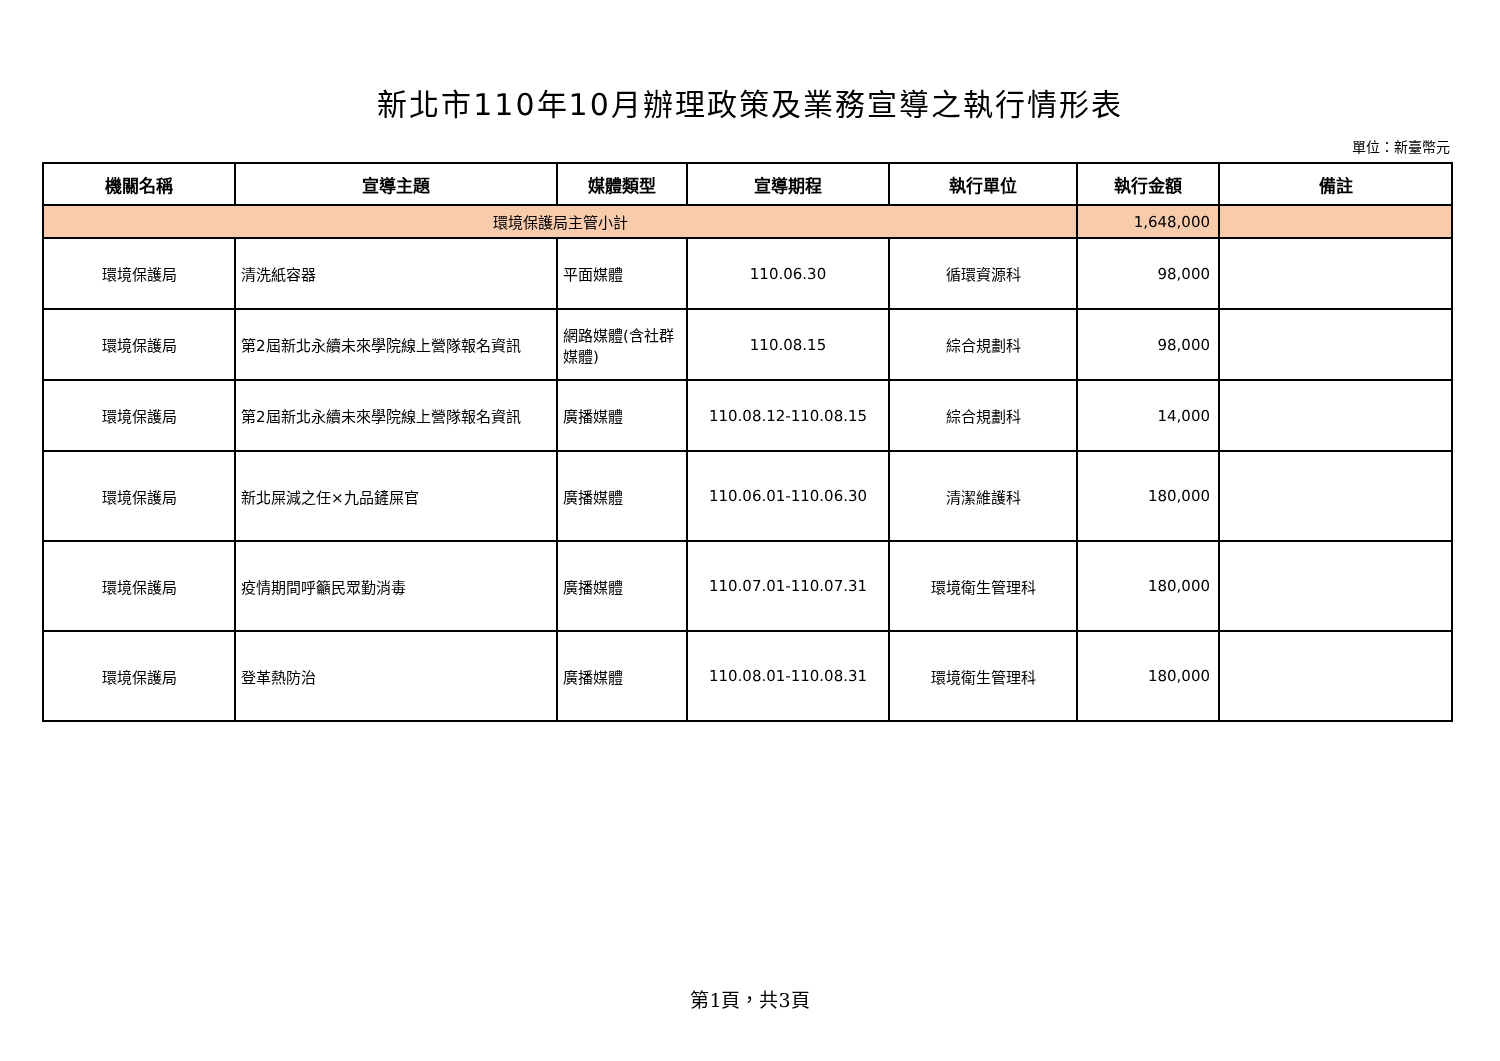新北市110年10月辦理政策及業務宣導之執行情形表
單位：新臺幣元
| 機關名稱 | 宣導主題 | 媒體類型 | 宣導期程 | 執行單位 | 執行金額 | 備註 |
| --- | --- | --- | --- | --- | --- | --- |
| 環境保護局主管小計 | | | | | 1,648,000 | |
| 環境保護局 | 清洗紙容器 | 平面媒體 | 110.06.30 | 循環資源科 | 98,000 | |
| 環境保護局 | 第2屆新北永續未來學院線上營隊報名資訊 | 網路媒體(含社群媒體) | 110.08.15 | 綜合規劃科 | 98,000 | |
| 環境保護局 | 第2屆新北永續未來學院線上營隊報名資訊 | 廣播媒體 | 110.08.12-110.08.15 | 綜合規劃科 | 14,000 | |
| 環境保護局 | 新北屎減之任×九品鏟屎官 | 廣播媒體 | 110.06.01-110.06.30 | 清潔維護科 | 180,000 | |
| 環境保護局 | 疫情期間呼籲民眾勤消毒 | 廣播媒體 | 110.07.01-110.07.31 | 環境衛生管理科 | 180,000 | |
| 環境保護局 | 登革熱防治 | 廣播媒體 | 110.08.01-110.08.31 | 環境衛生管理科 | 180,000 | |
第1頁，共3頁